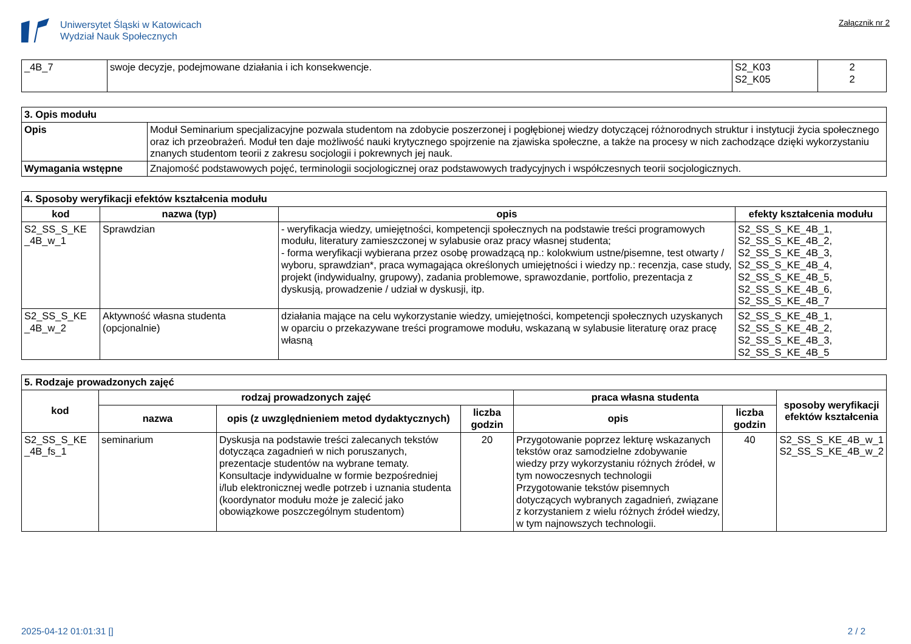Uniwersytet Śląski w Katowicach
Wydział Nauk Społecznych
Załącznik nr 2
| _4B_7 | swoje decyzje, podejmowane działania i ich konsekwencje. | S2_K03 S2_K05 | 2 2 |
| 3. Opis modułu | |
| Opis | Moduł Seminarium specjalizacyjne pozwala studentom na zdobycie poszerzonej i pogłębionej wiedzy dotyczącej różnorodnych struktur i instytucji życia społecznego oraz ich przeobrażeń. Moduł ten daje możliwość nauki krytycznego spojrzenie na zjawiska społeczne, a także na procesy w nich zachodzące dzięki wykorzystaniu znanych studentom teorii z zakresu socjologii i pokrewnych jej nauk. |
| Wymagania wstępne | Znajomość podstawowych pojęć, terminologii socjologicznej oraz podstawowych tradycyjnych i współczesnych teorii socjologicznych. |
| 4. Sposoby weryfikacji efektów kształcenia modułu | | | |
| kod | nazwa (typ) | opis | efekty kształcenia modułu |
| S2_SS_S_KE _4B_w_1 | Sprawdzian | - weryfikacja wiedzy, umiejętności, kompetencji społecznych na podstawie treści programowych modułu, literatury zamieszczonej w sylabusie oraz pracy własnej studenta; - forma weryfikacji wybierana przez osobę prowadzącą np.: kolokwium ustne/pisemne, test otwarty / wyboru, sprawdzian*, praca wymagająca określonych umiejętności i wiedzy np.: recenzja, case study, projekt (indywidualny, grupowy), zadania problemowe, sprawozdanie, portfolio, prezentacja z dyskusją, prowadzenie / udział w dyskusji, itp. | S2_SS_S_KE_4B_1, S2_SS_S_KE_4B_2, S2_SS_S_KE_4B_3, S2_SS_S_KE_4B_4, S2_SS_S_KE_4B_5, S2_SS_S_KE_4B_6, S2_SS_S_KE_4B_7 |
| S2_SS_S_KE _4B_w_2 | Aktywność własna studenta (opcjonalnie) | działania mające na celu wykorzystanie wiedzy, umiejętności, kompetencji społecznych uzyskanych w oparciu o przekazywane treści programowe modułu, wskazaną w sylabusie literaturę oraz pracę własną | S2_SS_S_KE_4B_1, S2_SS_S_KE_4B_2, S2_SS_S_KE_4B_3, S2_SS_S_KE_4B_5 |
| 5. Rodzaje prowadzonych zajęć | | | | | | |
| kod | rodzaj prowadzonych zajęć | | | praca własna studenta | | sposoby weryfikacji efektów kształcenia |
| | nazwa | opis (z uwzględnieniem metod dydaktycznych) | liczba godzin | opis | liczba godzin | |
| S2_SS_S_KE _4B_fs_1 | seminarium | Dyskusja na podstawie treści zalecanych tekstów dotycząca zagadnień w nich poruszanych, prezentacje studentów na wybrane tematy. Konsultacje indywidualne w formie bezpośredniej i/lub elektronicznej wedle potrzeb i uznania studenta (koordynator modułu może je zalecić jako obowiązkowe poszczególnym studentom) | 20 | Przygotowanie poprzez lekturę wskazanych tekstów oraz samodzielne zdobywanie wiedzy przy wykorzystaniu różnych źródeł, w tym nowoczesnych technologii Przygotowanie tekstów pisemnych dotyczących wybranych zagadnień, związane z korzystaniem z wielu różnych źródeł wiedzy, w tym najnowszych technologii. | 40 | S2_SS_S_KE_4B_w_1 S2_SS_S_KE_4B_w_2 |
2025-04-12 01:01:31 [] 2 / 2